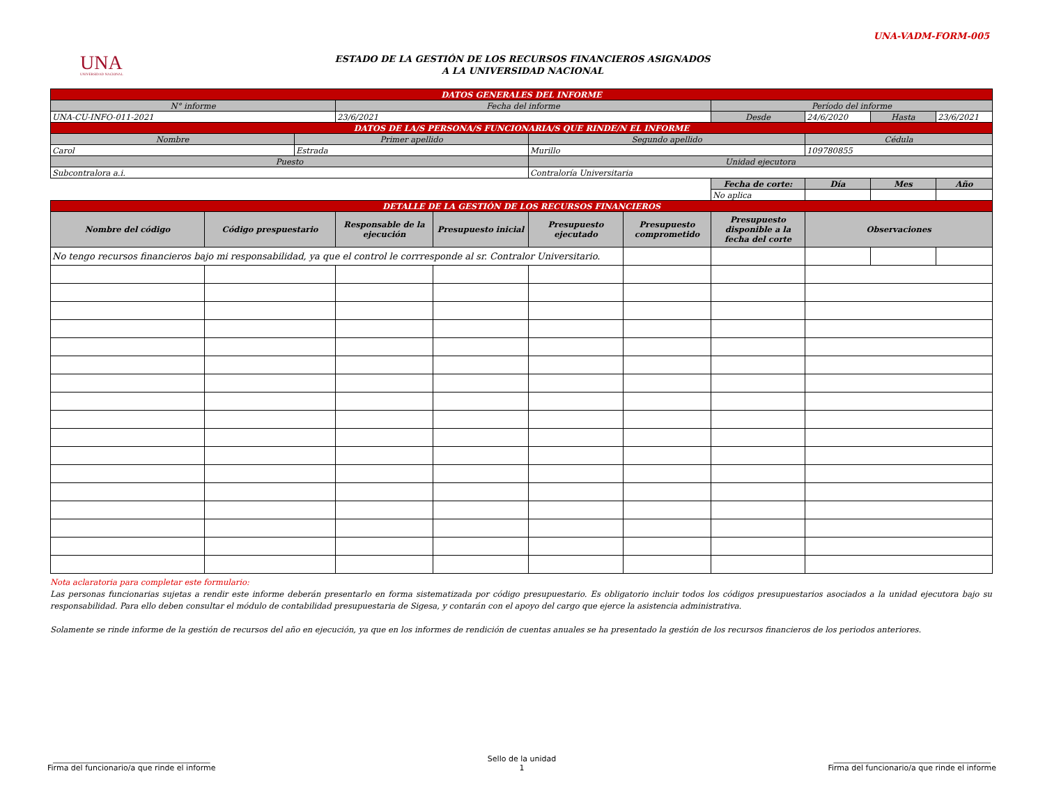UNA-VADM-FORM-005
UNA
UNIVERSIDAD NACIONAL
ESTADO DE LA GESTIÓN DE LOS RECURSOS FINANCIEROS ASIGNADOS
A LA UNIVERSIDAD NACIONAL
| DATOS GENERALES DEL INFORME | | | | | | | | | | |
| N° informe | | | Fecha del informe | | | | Período del informe | | | |
| UNA-CU-INFO-011-2021 | | | 23/6/2021 | | | | Desde | 24/6/2020 | Hasta | 23/6/2021 |
| DATOS DE LA/S PERSONA/S FUNCIONARIA/S QUE RINDE/N EL INFORME | | | | | | | | | | |
| Nombre | | Primer apellido | | | Segundo apellido | | | Cédula | | |
| Carol | | Estrada | | | Murillo | | | 109780855 | | |
| Puesto | | | | | Unidad ejecutora | | | | | |
| Subcontralora a.i. | | | | | Contraloría Universitaria | | | | | |
| | | | | | | | Fecha de corte: | Día | Mes | Año |
| | | | | | | | No aplica | | | |
| DETALLE DE LA GESTIÓN DE LOS RECURSOS FINANCIEROS | | | | | | | | | | |
| Nombre del código | Código prespuestario | | Responsable de la ejecución | Presupuesto inicial | Presupuesto ejecutado | Presupuesto comprometido | Presupuesto disponible a la fecha del corte | Observaciones | | |
| No tengo recursos financieros bajo mi responsabilidad, ya que el control le corrresponde al sr. Contralor Universitario. | | | | | | | | | | |
Nota aclaratoria para completar este formulario:
Las personas funcionarias sujetas a rendir este informe deberán presentarlo en forma sistematizada por código presupuestario. Es obligatorio incluir todos los códigos presupuestarios asociados a la unidad ejecutora bajo su responsabilidad. Para ello deben consultar el módulo de contabilidad presupuestaria de Sigesa, y contarán con el apoyo del cargo que ejerce la asistencia administrativa.
Solamente se rinde informe de la gestión de recursos del año en ejecución, ya que en los informes de rendición de cuentas anuales se ha presentado la gestión de los recursos financieros de los periodos anteriores.
_________________________________________
Firma del funcionario/a que rinde el informe
Sello de la unidad
1
_________________________________________
Firma del funcionario/a que rinde el informe